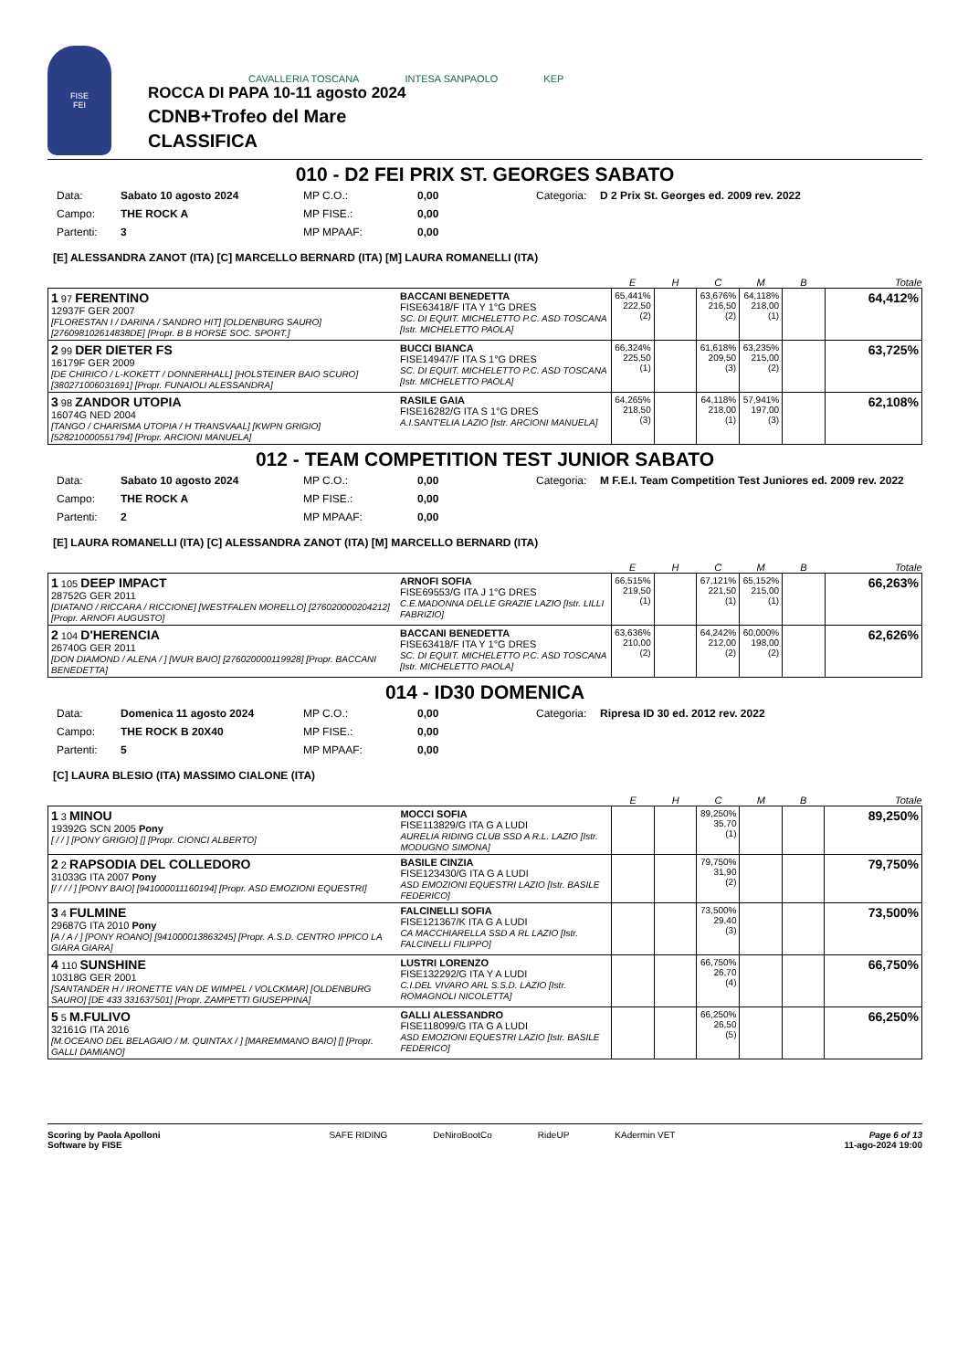FISE
FEI
CAVALLERIA TOSCANA INTESA SANPAOLO KEP
ROCCA DI PAPA 10-11 agosto 2024
CDNB+Trofeo del Mare
CLASSIFICA
010 - D2 FEI PRIX ST. GEORGES SABATO
Data: Sabato 10 agosto 2024 MP C.O.: 0,00 Categoria: D 2 Prix St. Georges ed. 2009 rev. 2022 Campo: THE ROCK A MP FISE.: 0,00 Partenti: 3 MP MPAAF: 0,00
[E] ALESSANDRA ZANOT (ITA) [C] MARCELLO BERNARD (ITA) [M] LAURA ROMANELLI (ITA)
| | | E | H | C | M | B | Totale |
| --- | --- | --- | --- | --- | --- | --- | --- |
| 1 97 FERENTINO 12937F GER 2007 [FLORESTAN I / DARINA / SANDRO HIT] [OLDENBURG SAURO] [276098102614838DE] [Propr. B B HORSE SOC. SPORT.] | BACCANI BENEDETTA FISE63418/F ITA Y 1°G DRES SC. DI EQUIT. MICHELETTO P.C. ASD TOSCANA [Istr. MICHELETTO PAOLA] | 65,441% 222,50 (2) | | 63,676% 216,50 (2) | 64,118% 218,00 (1) | | 64,412% |
| 2 99 DER DIETER FS 16179F GER 2009 [DE CHIRICO / L-KOKETT / DONNERHALL] [HOLSTEINER BAIO SCURO] [380271006031691] [Propr. FUNAIOLI ALESSANDRA] | BUCCI BIANCA FISE14947/F ITA S 1°G DRES SC. DI EQUIT. MICHELETTO P.C. ASD TOSCANA [Istr. MICHELETTO PAOLA] | 66,324% 225,50 (1) | | 61,618% 209,50 (3) | 63,235% 215,00 (2) | | 63,725% |
| 3 98 ZANDOR UTOPIA 16074G NED 2004 [TANGO / CHARISMA UTOPIA / H TRANSVAAL] [KWPN GRIGIO] [528210000551794] [Propr. ARCIONI MANUELA] | RASILE GAIA FISE16282/G ITA S 1°G DRES A.I.SANT'ELIA LAZIO [Istr. ARCIONI MANUELA] | 64,265% 218,50 (3) | | 64,118% 218,00 (1) | 57,941% 197,00 (3) | | 62,108% |
012 - TEAM COMPETITION TEST JUNIOR SABATO
Data: Sabato 10 agosto 2024 MP C.O.: 0,00 Categoria: M F.E.I. Team Competition Test Juniores ed. 2009 rev. 2022 Campo: THE ROCK A MP FISE.: 0,00 Partenti: 2 MP MPAAF: 0,00
[E] LAURA ROMANELLI (ITA) [C] ALESSANDRA ZANOT (ITA) [M] MARCELLO BERNARD (ITA)
| | | E | H | C | M | B | Totale |
| --- | --- | --- | --- | --- | --- | --- | --- |
| 1 105 DEEP IMPACT 28752G GER 2011 [DIATANO / RICCARA / RICCIONE] [WESTFALEN MORELLO] [276020000204212] [Propr. ARNOFI AUGUSTO] | ARNOFI SOFIA FISE69553/G ITA J 1°G DRES C.E.MADONNA DELLE GRAZIE LAZIO [Istr. LILLI FABRIZIO] | 66,515% 219,50 (1) | | 67,121% 221,50 (1) | 65,152% 215,00 (1) | | 66,263% |
| 2 104 D'HERENCIA 26740G GER 2011 [DON DIAMOND / ALENA / ] [WUR BAIO] [276020000119928] [Propr. BACCANI BENEDETTA] | BACCANI BENEDETTA FISE63418/F ITA Y 1°G DRES SC. DI EQUIT. MICHELETTO P.C. ASD TOSCANA [Istr. MICHELETTO PAOLA] | 63,636% 210,00 (2) | | 64,242% 212,00 (2) | 60,000% 198,00 (2) | | 62,626% |
014 - ID30 DOMENICA
Data: Domenica 11 agosto 2024 MP C.O.: 0,00 Categoria: Ripresa ID 30 ed. 2012 rev. 2022 Campo: THE ROCK B 20X40 MP FISE.: 0,00 Partenti: 5 MP MPAAF: 0,00
[C] LAURA BLESIO (ITA) MASSIMO CIALONE (ITA)
| | | E | H | C | M | B | Totale |
| --- | --- | --- | --- | --- | --- | --- | --- |
| 1 3 MINOU 19392G SCN 2005 Pony [ / / ] [PONY GRIGIO] [] [Propr. CIONCI ALBERTO] | MOCCI SOFIA FISE113829/G ITA G A LUDI AURELIA RIDING CLUB SSD A R.L. LAZIO [Istr. MODUGNO SIMONA] | | | 89,250% 35,70 (1) | | | 89,250% |
| 2 2 RAPSODIA DEL COLLEDORO 31033G ITA 2007 Pony [/ / / / ] [PONY BAIO] [941000011160194] [Propr. ASD EMOZIONI EQUESTRI] | BASILE CINZIA FISE123430/G ITA G A LUDI ASD EMOZIONI EQUESTRI LAZIO [Istr. BASILE FEDERICO] | | | 79,750% 31,90 (2) | | | 79,750% |
| 3 4 FULMINE 29687G ITA 2010 Pony [A / A / ] [PONY ROANO] [941000013863245] [Propr. A.S.D. CENTRO IPPICO LA GIARA GIARA] | FALCINELLI SOFIA FISE121367/K ITA G A LUDI CA MACCHIARELLA SSD A RL LAZIO [Istr. FALCINELLI FILIPPO] | | | 73,500% 29,40 (3) | | | 73,500% |
| 4 110 SUNSHINE 10318G GER 2001 [SANTANDER H / IRONETTE VAN DE WIMPEL / VOLCKMAR] [OLDENBURG SAURO] [DE 433 331637501] [Propr. ZAMPETTI GIUSEPPINA] | LUSTRI LORENZO FISE132292/G ITA Y A LUDI C.I.DEL VIVARO ARL S.S.D. LAZIO [Istr. ROMAGNOLI NICOLETTA] | | | 66,750% 26,70 (4) | | | 66,750% |
| 5 5 M.FULIVO 32161G ITA 2016 [M.OCEANO DEL BELAGAIO / M. QUINTAX / ] [MAREMMANO BAIO] [] [Propr. GALLI DAMIANO] | GALLI ALESSANDRO FISE118099/G ITA G A LUDI ASD EMOZIONI EQUESTRI LAZIO [Istr. BASILE FEDERICO] | | | 66,250% 26,50 (5) | | | 66,250% |
Scoring by Paola Apolloni
Software by FISE
SAFE RIDING DeNiroBootCo RideUP KAdermin VET
Page 6 of 13
11-ago-2024 19:00